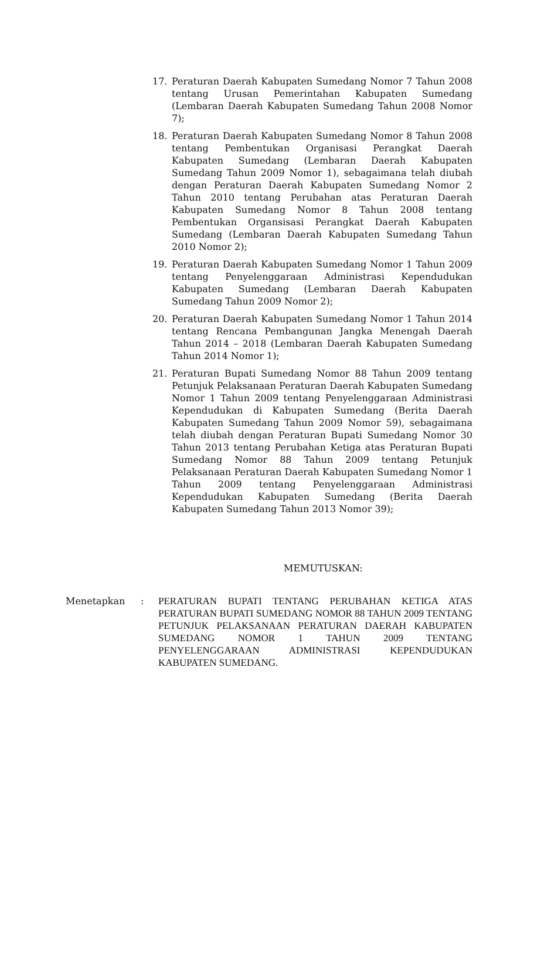17. Peraturan Daerah Kabupaten Sumedang Nomor 7 Tahun 2008 tentang Urusan Pemerintahan Kabupaten Sumedang (Lembaran Daerah Kabupaten Sumedang Tahun 2008 Nomor 7);
18. Peraturan Daerah Kabupaten Sumedang Nomor 8 Tahun 2008 tentang Pembentukan Organisasi Perangkat Daerah Kabupaten Sumedang (Lembaran Daerah Kabupaten Sumedang Tahun 2009 Nomor 1), sebagaimana telah diubah dengan Peraturan Daerah Kabupaten Sumedang Nomor 2 Tahun 2010 tentang Perubahan atas Peraturan Daerah Kabupaten Sumedang Nomor 8 Tahun 2008 tentang Pembentukan Organsisasi Perangkat Daerah Kabupaten Sumedang (Lembaran Daerah Kabupaten Sumedang Tahun 2010 Nomor 2);
19. Peraturan Daerah Kabupaten Sumedang Nomor 1 Tahun 2009 tentang Penyelenggaraan Administrasi Kependudukan Kabupaten Sumedang (Lembaran Daerah Kabupaten Sumedang Tahun 2009 Nomor 2);
20. Peraturan Daerah Kabupaten Sumedang Nomor 1 Tahun 2014 tentang Rencana Pembangunan Jangka Menengah Daerah Tahun 2014 – 2018 (Lembaran Daerah Kabupaten Sumedang Tahun 2014 Nomor 1);
21. Peraturan Bupati Sumedang Nomor 88 Tahun 2009 tentang Petunjuk Pelaksanaan Peraturan Daerah Kabupaten Sumedang Nomor 1 Tahun 2009 tentang Penyelenggaraan Administrasi Kependudukan di Kabupaten Sumedang (Berita Daerah Kabupaten Sumedang Tahun 2009 Nomor 59), sebagaimana telah diubah dengan Peraturan Bupati Sumedang Nomor 30 Tahun 2013 tentang Perubahan Ketiga atas Peraturan Bupati Sumedang Nomor 88 Tahun 2009 tentang Petunjuk Pelaksanaan Peraturan Daerah Kabupaten Sumedang Nomor 1 Tahun 2009 tentang Penyelenggaraan Administrasi Kependudukan Kabupaten Sumedang (Berita Daerah Kabupaten Sumedang Tahun 2013 Nomor 39);
MEMUTUSKAN:
Menetapkan : PERATURAN BUPATI TENTANG PERUBAHAN KETIGA ATAS PERATURAN BUPATI SUMEDANG NOMOR 88 TAHUN 2009 TENTANG PETUNJUK PELAKSANAAN PERATURAN DAERAH KABUPATEN SUMEDANG NOMOR 1 TAHUN 2009 TENTANG PENYELENGGARAAN ADMINISTRASI KEPENDUDUKAN KABUPATEN SUMEDANG.